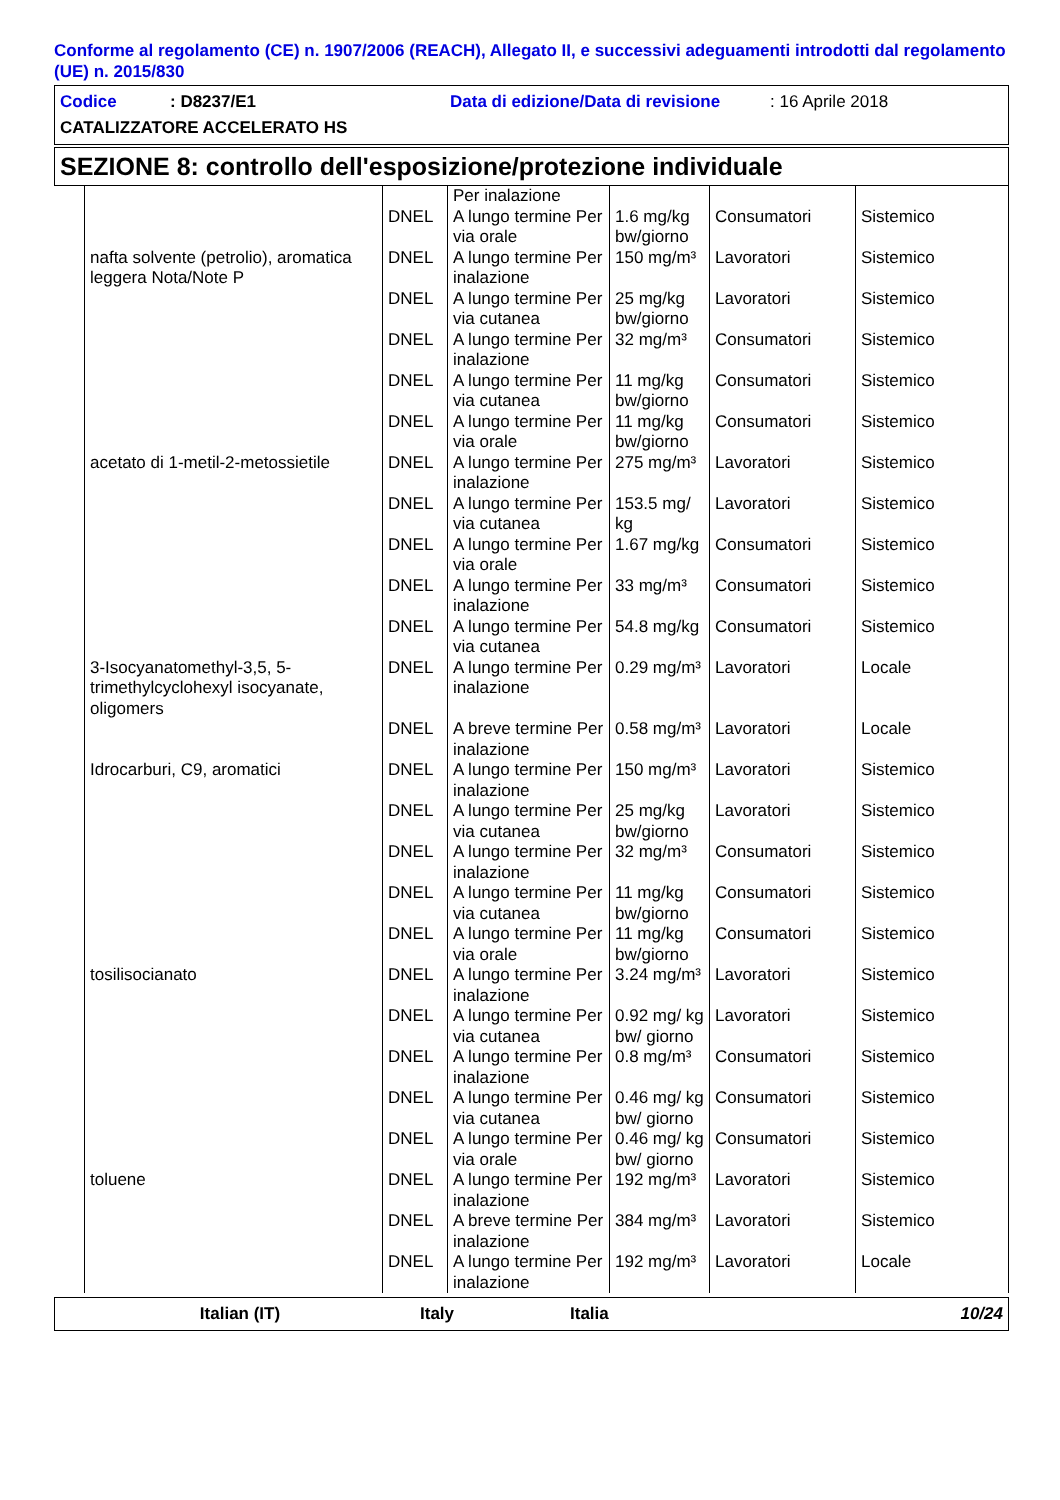Conforme al regolamento (CE) n. 1907/2006 (REACH), Allegato II, e successivi adeguamenti introdotti dal regolamento (UE) n. 2015/830
Codice: D8237/E1 Data di edizione/Data di revisione: 16 Aprile 2018
CATALIZZATORE ACCELERATO HS
SEZIONE 8: controllo dell'esposizione/protezione individuale
| | | Per inalazione | | | |
| | DNEL | A lungo termine Per via orale | 1.6 mg/kg bw/giorno | Consumatori | Sistemico |
| nafta solvente (petrolio), aromatica leggera Nota/Note P | DNEL | A lungo termine Per inalazione | 150 mg/m³ | Lavoratori | Sistemico |
| | DNEL | A lungo termine Per via cutanea | 25 mg/kg bw/giorno | Lavoratori | Sistemico |
| | DNEL | A lungo termine Per inalazione | 32 mg/m³ | Consumatori | Sistemico |
| | DNEL | A lungo termine Per via cutanea | 11 mg/kg bw/giorno | Consumatori | Sistemico |
| | DNEL | A lungo termine Per via orale | 11 mg/kg bw/giorno | Consumatori | Sistemico |
| acetato di 1-metil-2-metossietile | DNEL | A lungo termine Per inalazione | 275 mg/m³ | Lavoratori | Sistemico |
| | DNEL | A lungo termine Per via cutanea | 153.5 mg/ kg | Lavoratori | Sistemico |
| | DNEL | A lungo termine Per via orale | 1.67 mg/kg | Consumatori | Sistemico |
| | DNEL | A lungo termine Per inalazione | 33 mg/m³ | Consumatori | Sistemico |
| | DNEL | A lungo termine Per via cutanea | 54.8 mg/kg | Consumatori | Sistemico |
| 3-Isocyanatomethyl-3,5, 5-trimethylcyclohexyl isocyanate, oligomers | DNEL | A lungo termine Per inalazione | 0.29 mg/m³ | Lavoratori | Locale |
| | DNEL | A breve termine Per inalazione | 0.58 mg/m³ | Lavoratori | Locale |
| Idrocarburi, C9, aromatici | DNEL | A lungo termine Per inalazione | 150 mg/m³ | Lavoratori | Sistemico |
| | DNEL | A lungo termine Per via cutanea | 25 mg/kg bw/giorno | Lavoratori | Sistemico |
| | DNEL | A lungo termine Per inalazione | 32 mg/m³ | Consumatori | Sistemico |
| | DNEL | A lungo termine Per via cutanea | 11 mg/kg bw/giorno | Consumatori | Sistemico |
| | DNEL | A lungo termine Per via orale | 11 mg/kg bw/giorno | Consumatori | Sistemico |
| tosilisocianato | DNEL | A lungo termine Per inalazione | 3.24 mg/m³ | Lavoratori | Sistemico |
| | DNEL | A lungo termine Per via cutanea | 0.92 mg/ kg bw/ giorno | Lavoratori | Sistemico |
| | DNEL | A lungo termine Per inalazione | 0.8 mg/m³ | Consumatori | Sistemico |
| | DNEL | A lungo termine Per via cutanea | 0.46 mg/ kg bw/ giorno | Consumatori | Sistemico |
| | DNEL | A lungo termine Per via orale | 0.46 mg/ kg bw/ giorno | Consumatori | Sistemico |
| toluene | DNEL | A lungo termine Per inalazione | 192 mg/m³ | Lavoratori | Sistemico |
| | DNEL | A breve termine Per inalazione | 384 mg/m³ | Lavoratori | Sistemico |
| | DNEL | A lungo termine Per inalazione | 192 mg/m³ | Lavoratori | Locale |
Italian (IT) Italy Italia 10/24